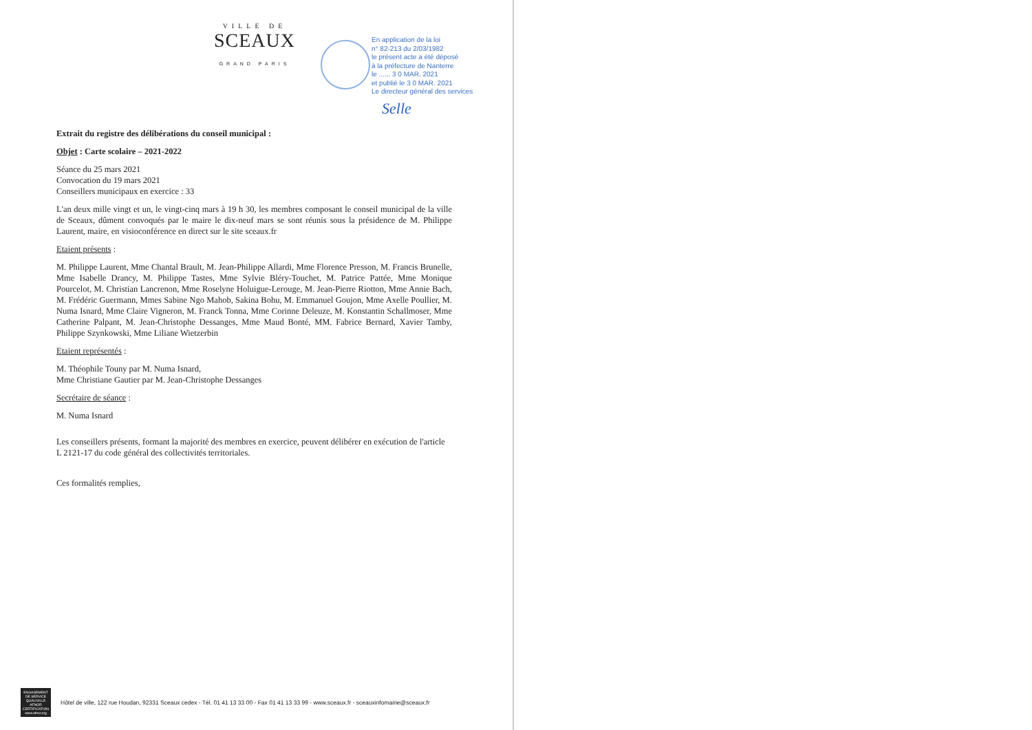VILLE DE
SCEAUX
GRAND PARIS
En application de la loi
n° 82-213 du 2/03/1982
le présent acte a été déposé
à la préfecture de Nanterre
le ...... 3 0 MAR. 2021
et publié le 3 0 MAR. 2021
Le directeur général des services
Selle
Extrait du registre des délibérations du conseil municipal :
Objet : Carte scolaire – 2021-2022
Séance du 25 mars 2021
Convocation du 19 mars 2021
Conseillers municipaux en exercice : 33
L'an deux mille vingt et un, le vingt-cinq mars à 19 h 30, les membres composant le conseil municipal de la ville de Sceaux, dûment convoqués par le maire le dix-neuf mars se sont réunis sous la présidence de M. Philippe Laurent, maire, en visioconférence en direct sur le site sceaux.fr
Etaient présents :
M. Philippe Laurent, Mme Chantal Brault, M. Jean-Philippe Allardi, Mme Florence Presson, M. Francis Brunelle, Mme Isabelle Drancy, M. Philippe Tastes, Mme Sylvie Bléry-Touchet, M. Patrice Pattée, Mme Monique Pourcelot, M. Christian Lancrenon, Mme Roselyne Holuigue-Lerouge, M. Jean-Pierre Riotton, Mme Annie Bach, M. Frédéric Guermann, Mmes Sabine Ngo Mahob, Sakina Bohu, M. Emmanuel Goujon, Mme Axelle Poullier, M. Numa Isnard, Mme Claire Vigneron, M. Franck Tonna, Mme Corinne Deleuze, M. Konstantin Schallmoser, Mme Catherine Palpant, M. Jean-Christophe Dessanges, Mme Maud Bonté, MM. Fabrice Bernard, Xavier Tamby, Philippe Szynkowski, Mme Liliane Wietzerbin
Etaient représentés :
M. Théophile Touny par M. Numa Isnard,
Mme Christiane Gautier par M. Jean-Christophe Dessanges
Secrétaire de séance :
M. Numa Isnard
Les conseillers présents, formant la majorité des membres en exercice, peuvent délibérer en exécution de l'article L 2121-17 du code général des collectivités territoriales.
Ces formalités remplies,
ENGAGEMENT DE SERVICE QUALIVILLE AFNOR CERTIFICATION www.afnor.org
Hôtel de ville, 122 rue Houdan, 92331 Sceaux cedex - Tél. 01 41 13 33 00 - Fax 01 41 13 33 99 - www.sceaux.fr - sceauxinfomairie@sceaux.fr